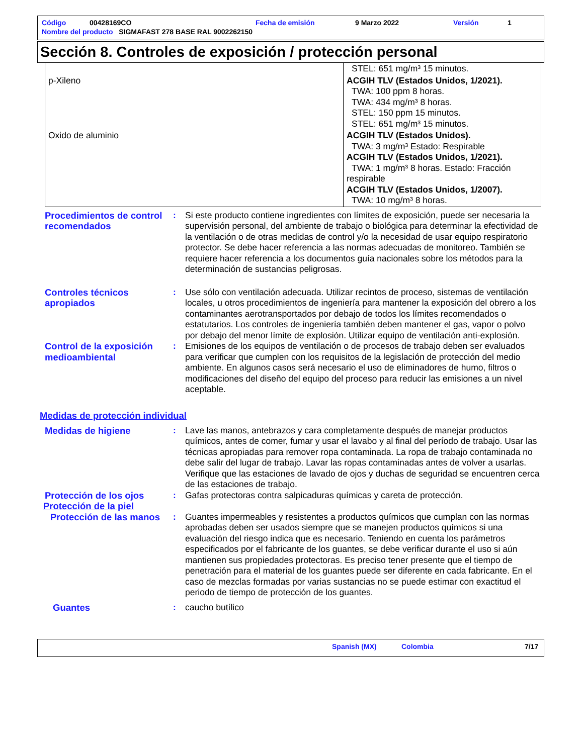| Código | 00428169CO | Fecha de emisión | 9 Marzo 2022 | Versión | 1 |
| Nombre del producto SIGMAFAST 278 BASE RAL 9002262150 | | | | | |
Sección 8. Controles de exposición / protección personal
| | STEL: 651 mg/m³ 15 minutos. |
| p-Xileno | ACGIH TLV (Estados Unidos, 1/2021). TWA: 100 ppm 8 horas. TWA: 434 mg/m³ 8 horas. STEL: 150 ppm 15 minutos. STEL: 651 mg/m³ 15 minutos. |
| Oxido de aluminio | ACGIH TLV (Estados Unidos). TWA: 3 mg/m³ Estado: Respirable ACGIH TLV (Estados Unidos, 1/2021). TWA: 1 mg/m³ 8 horas. Estado: Fracción respirable ACGIH TLV (Estados Unidos, 1/2007). TWA: 10 mg/m³ 8 horas. |
Procedimientos de control recomendados
: Si este producto contiene ingredientes con límites de exposición, puede ser necesaria la supervisión personal, del ambiente de trabajo o biológica para determinar la efectividad de la ventilación o de otras medidas de control y/o la necesidad de usar equipo respiratorio protector. Se debe hacer referencia a las normas adecuadas de monitoreo. También se requiere hacer referencia a los documentos guía nacionales sobre los métodos para la determinación de sustancias peligrosas.
Controles técnicos apropiados
: Use sólo con ventilación adecuada. Utilizar recintos de proceso, sistemas de ventilación locales, u otros procedimientos de ingeniería para mantener la exposición del obrero a los contaminantes aerotransportados por debajo de todos los límites recomendados o estatutarios. Los controles de ingeniería también deben mantener el gas, vapor o polvo por debajo del menor límite de explosión. Utilizar equipo de ventilación anti-explosión.
Control de la exposición medioambiental
: Emisiones de los equipos de ventilación o de procesos de trabajo deben ser evaluados para verificar que cumplen con los requisitos de la legislación de protección del medio ambiente. En algunos casos será necesario el uso de eliminadores de humo, filtros o modificaciones del diseño del equipo del proceso para reducir las emisiones a un nivel aceptable.
Medidas de protección individual
Medidas de higiene : Lave las manos, antebrazos y cara completamente después de manejar productos químicos, antes de comer, fumar y usar el lavabo y al final del período de trabajo. Usar las técnicas apropiadas para remover ropa contaminada. La ropa de trabajo contaminada no debe salir del lugar de trabajo. Lavar las ropas contaminadas antes de volver a usarlas. Verifique que las estaciones de lavado de ojos y duchas de seguridad se encuentren cerca de las estaciones de trabajo.
Protección de los ojos : Gafas protectoras contra salpicaduras químicas y careta de protección.
Protección de la piel
Protección de las manos
: Guantes impermeables y resistentes a productos químicos que cumplan con las normas aprobadas deben ser usados siempre que se manejen productos químicos si una evaluación del riesgo indica que es necesario. Teniendo en cuenta los parámetros especificados por el fabricante de los guantes, se debe verificar durante el uso si aún mantienen sus propiedades protectoras. Es preciso tener presente que el tiempo de penetración para el material de los guantes puede ser diferente en cada fabricante. En el caso de mezclas formadas por varias sustancias no se puede estimar con exactitud el periodo de tiempo de protección de los guantes.
Guantes : caucho butílico
Spanish (MX) Colombia 7/17